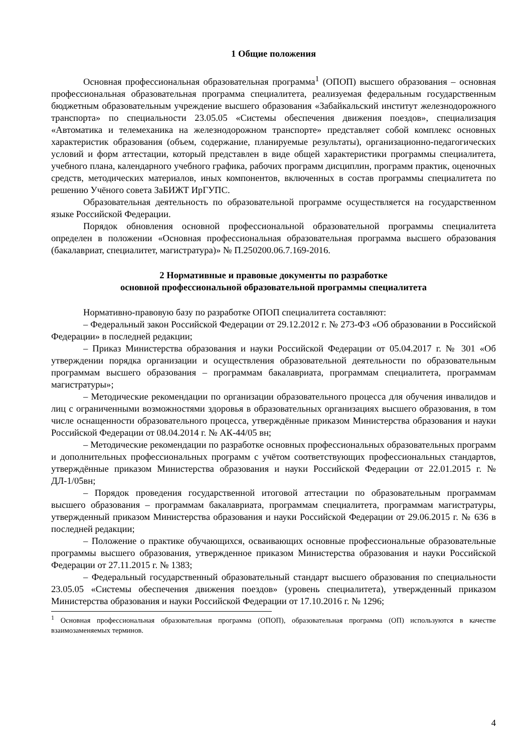1 Общие положения
Основная профессиональная образовательная программа<sup>1</sup> (ОПОП) высшего образования – основная профессиональная образовательная программа специалитета, реализуемая федеральным государственным бюджетным образовательным учреждение высшего образования «Забайкальский институт железнодорожного транспорта» по специальности 23.05.05 «Системы обеспечения движения поездов», специализация «Автоматика и телемеханика на железнодорожном транспорте» представляет собой комплекс основных характеристик образования (объем, содержание, планируемые результаты), организационно-педагогических условий и форм аттестации, который представлен в виде общей характеристики программы специалитета, учебного плана, календарного учебного графика, рабочих программ дисциплин, программ практик, оценочных средств, методических материалов, иных компонентов, включенных в состав программы специалитета по решению Учёного совета ЗаБИЖТ ИрГУПС.
Образовательная деятельность по образовательной программе осуществляется на государственном языке Российской Федерации.
Порядок обновления основной профессиональной образовательной программы специалитета определен в положении «Основная профессиональная образовательная программа высшего образования (бакалавриат, специалитет, магистратура)» № П.250200.06.7.169-2016.
2 Нормативные и правовые документы по разработке
основной профессиональной образовательной программы специалитета
Нормативно-правовую базу по разработке ОПОП специалитета составляют:
– Федеральный закон Российской Федерации от 29.12.2012 г. № 273-ФЗ «Об образовании в Российской Федерации» в последней редакции;
– Приказ Министерства образования и науки Российской Федерации от 05.04.2017 г. № 301 «Об утверждении порядка организации и осуществления образовательной деятельности по образовательным программам высшего образования – программам бакалавриата, программам специалитета, программам магистратуры»;
– Методические рекомендации по организации образовательного процесса для обучения инвалидов и лиц с ограниченными возможностями здоровья в образовательных организациях высшего образования, в том числе оснащенности образовательного процесса, утверждённые приказом Министерства образования и науки Российской Федерации от 08.04.2014 г. № АК-44/05 вн;
– Методические рекомендации по разработке основных профессиональных образовательных программ и дополнительных профессиональных программ с учётом соответствующих профессиональных стандартов, утверждённые приказом Министерства образования и науки Российской Федерации от 22.01.2015 г. № ДЛ-1/05вн;
– Порядок проведения государственной итоговой аттестации по образовательным программам высшего образования – программам бакалавриата, программам специалитета, программам магистратуры, утвержденный приказом Министерства образования и науки Российской Федерации от 29.06.2015 г. № 636 в последней редакции;
– Положение о практике обучающихся, осваивающих основные профессиональные образовательные программы высшего образования, утвержденное приказом Министерства образования и науки Российской Федерации от 27.11.2015 г. № 1383;
– Федеральный государственный образовательный стандарт высшего образования по специальности 23.05.05 «Системы обеспечения движения поездов» (уровень специалитета), утвержденный приказом Министерства образования и науки Российской Федерации от 17.10.2016 г. № 1296;
<sup>1</sup> Основная профессиональная образовательная программа (ОПОП), образовательная программа (ОП) используются в качестве взаимозаменяемых терминов.
4